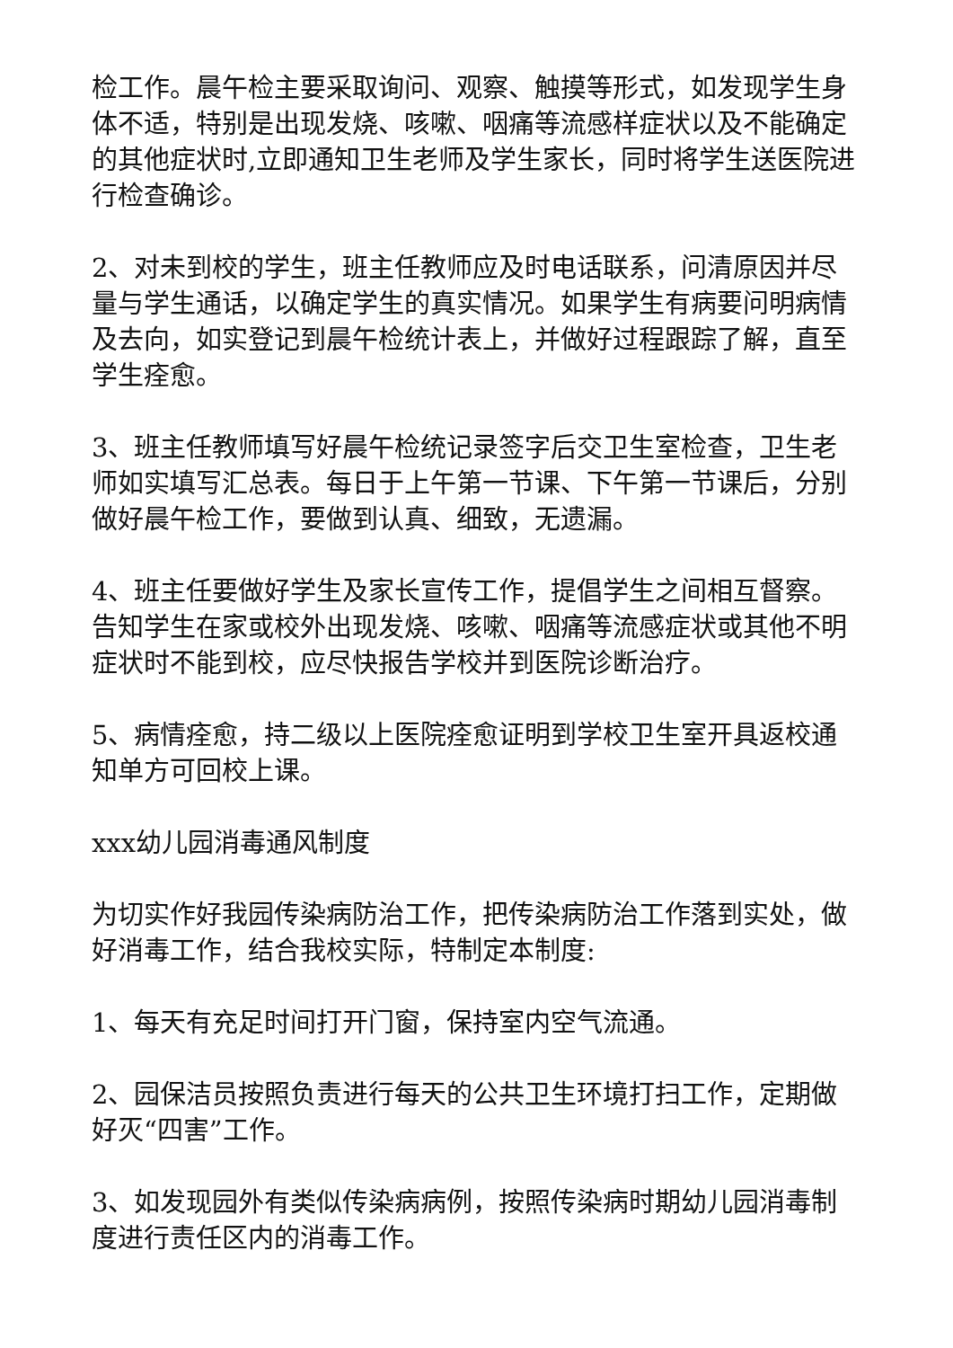检工作。晨午检主要采取询问、观察、触摸等形式，如发现学生身体不适，特别是出现发烧、咳嗽、咽痛等流感样症状以及不能确定的其他症状时,立即通知卫生老师及学生家长，同时将学生送医院进行检查确诊。
2、对未到校的学生，班主任教师应及时电话联系，问清原因并尽量与学生通话，以确定学生的真实情况。如果学生有病要问明病情及去向，如实登记到晨午检统计表上，并做好过程跟踪了解，直至学生痊愈。
3、班主任教师填写好晨午检统记录签字后交卫生室检查，卫生老师如实填写汇总表。每日于上午第一节课、下午第一节课后，分别做好晨午检工作，要做到认真、细致，无遗漏。
4、班主任要做好学生及家长宣传工作，提倡学生之间相互督察。告知学生在家或校外出现发烧、咳嗽、咽痛等流感症状或其他不明症状时不能到校，应尽快报告学校并到医院诊断治疗。
5、病情痊愈，持二级以上医院痊愈证明到学校卫生室开具返校通知单方可回校上课。
xxx幼儿园消毒通风制度
为切实作好我园传染病防治工作，把传染病防治工作落到实处，做好消毒工作，结合我校实际，特制定本制度:
1、每天有充足时间打开门窗，保持室内空气流通。
2、园保洁员按照负责进行每天的公共卫生环境打扫工作，定期做好灭“四害”工作。
3、如发现园外有类似传染病病例，按照传染病时期幼儿园消毒制度进行责任区内的消毒工作。